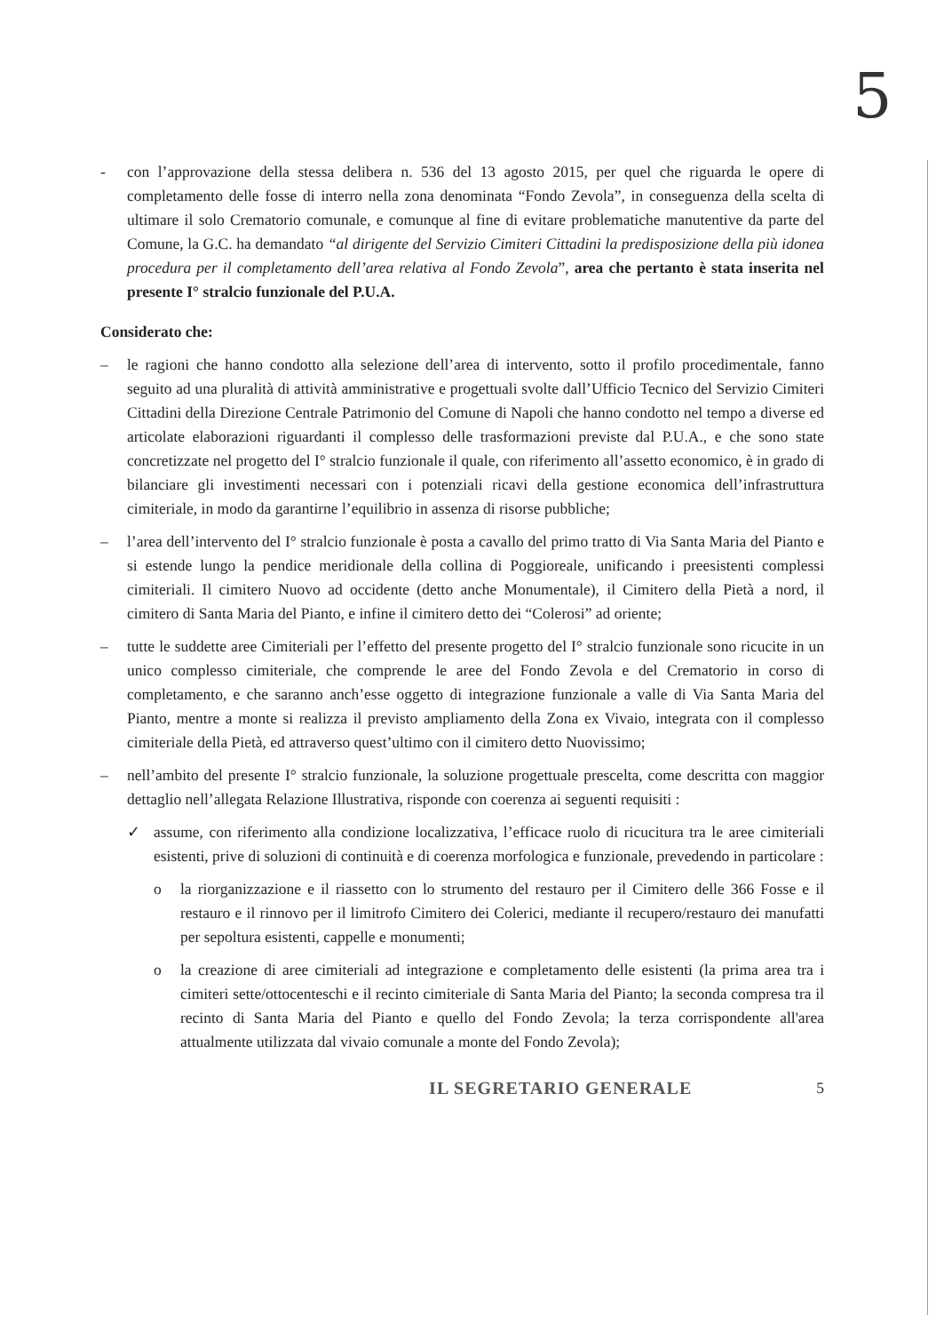5
- con l’approvazione della stessa delibera n. 536 del 13 agosto 2015, per quel che riguarda le opere di completamento delle fosse di interro nella zona denominata “Fondo Zevola”, in conseguenza della scelta di ultimare il solo Crematorio comunale, e comunque al fine di evitare problematiche manutentive da parte del Comune, la G.C. ha demandato “al dirigente del Servizio Cimiteri Cittadini la predisposizione della più idonea procedura per il completamento dell’area relativa al Fondo Zevola”, area che pertanto è stata inserita nel presente I° stralcio funzionale del P.U.A.
Considerato che:
– le ragioni che hanno condotto alla selezione dell’area di intervento, sotto il profilo procedimentale, fanno seguito ad una pluralità di attività amministrative e progettuali svolte dall’Ufficio Tecnico del Servizio Cimiteri Cittadini della Direzione Centrale Patrimonio del Comune di Napoli che hanno condotto nel tempo a diverse ed articolate elaborazioni riguardanti il complesso delle trasformazioni previste dal P.U.A., e che sono state concretizzate nel progetto del I° stralcio funzionale il quale, con riferimento all’assetto economico, è in grado di bilanciare gli investimenti necessari con i potenziali ricavi della gestione economica dell’infrastruttura cimiteriale, in modo da garantirne l’equilibrio in assenza di risorse pubbliche;
– l’area dell’intervento del I° stralcio funzionale è posta a cavallo del primo tratto di Via Santa Maria del Pianto e si estende lungo la pendice meridionale della collina di Poggioreale, unificando i preesistenti complessi cimiteriali. Il cimitero Nuovo ad occidente (detto anche Monumentale), il Cimitero della Pietà a nord, il cimitero di Santa Maria del Pianto, e infine il cimitero detto dei “Colerosi” ad oriente;
– tutte le suddette aree Cimiteriali per l’effetto del presente progetto del I° stralcio funzionale sono ricucite in un unico complesso cimiteriale, che comprende le aree del Fondo Zevola e del Crematorio in corso di completamento, e che saranno anch’esse oggetto di integrazione funzionale a valle di Via Santa Maria del Pianto, mentre a monte si realizza il previsto ampliamento della Zona ex Vivaio, integrata con il complesso cimiteriale della Pietà, ed attraverso quest’ultimo con il cimitero detto Nuovissimo;
– nell’ambito del presente I° stralcio funzionale, la soluzione progettuale prescelta, come descritta con maggior dettaglio nell’allegata Relazione Illustrativa, risponde con coerenza ai seguenti requisiti :
✓ assume, con riferimento alla condizione localizzativa, l’efficace ruolo di ricucitura tra le aree cimiteriali esistenti, prive di soluzioni di continuità e di coerenza morfologica e funzionale, prevedendo in particolare :
o la riorganizzazione e il riassetto con lo strumento del restauro per il Cimitero delle 366 Fosse e il restauro e il rinnovo per il limitrofo Cimitero dei Colerici, mediante il recupero/restauro dei manufatti per sepoltura esistenti, cappelle e monumenti;
o la creazione di aree cimiteriali ad integrazione e completamento delle esistenti (la prima area tra i cimiteri sette/ottocenteschi e il recinto cimiteriale di Santa Maria del Pianto; la seconda compresa tra il recinto di Santa Maria del Pianto e quello del Fondo Zevola; la terza corrispondente all'area attualmente utilizzata dal vivaio comunale a monte del Fondo Zevola);
IL SEGRETARIO GENERALE 5